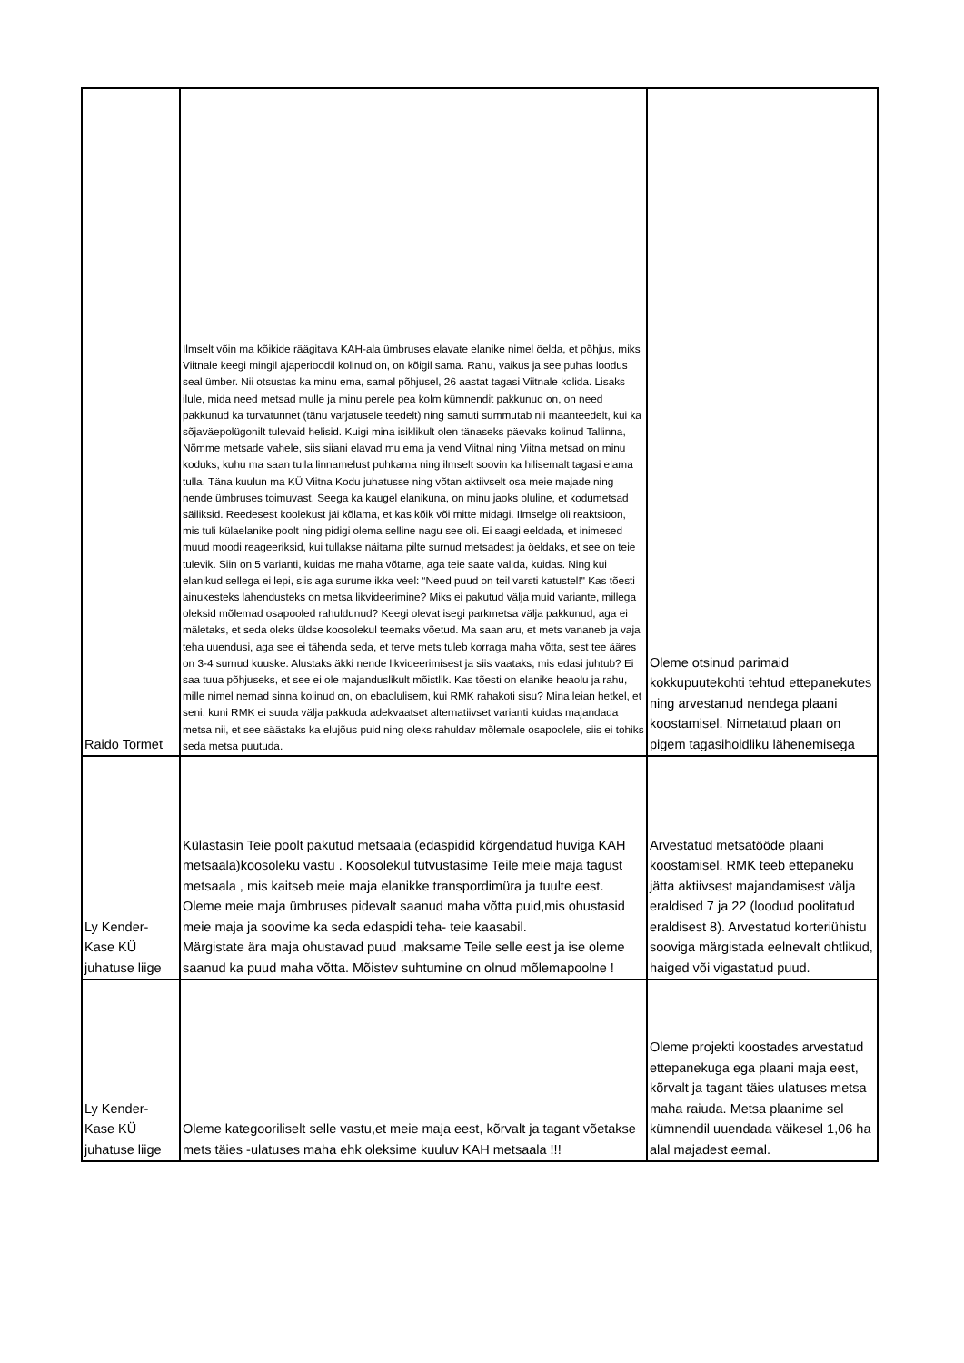| Raido Tormet | Ilmselt võin ma kõikide räägitava KAH-ala ümbruses elavate elanike nimel öelda, et põhjus, miks Viitnale keegi mingil ajaperioodil kolinud on, on kõigil sama. Rahu, vaikus ja see puhas loodus seal ümber. Nii otsustas ka minu ema, samal põhjusel, 26 aastat tagasi Viitnale kolida. Lisaks ilule, mida need metsad mulle ja minu perele pea kolm kümnendit pakkunud on, on need pakkunud ka turvatunnet (tänu varjatusele teedelt) ning samuti summutab nii maanteedelt, kui ka sõjaväepolügonilt tulevaid helisid. Kuigi mina isiklikult olen tänaseks päevaks kolinud Tallinna, Nõmme metsade vahele, siis siiani elavad mu ema ja vend Viitnal ning Viitna metsad on minu koduks, kuhu ma saan tulla linnamelust puhkama ning ilmselt soovin ka hilisemalt tagasi elama tulla. Täna kuulun ma KÜ Viitna Kodu juhatusse ning võtan aktiivselt osa meie majade ning nende ümbruses toimuvast. Seega ka kaugel elanikuna, on minu jaoks oluline, et kodumetsad säiliksid. Reedesest koolekust jäi kõlama, et kas kõik või mitte midagi. Ilmselge oli reaktsioon, mis tuli külaelanike poolt ning pidigi olema selline nagu see oli. Ei saagi eeldada, et inimesed muud moodi reageeriksid, kui tullakse näitama pilte surnud metsadest ja öeldaks, et see on teie tulevik. Siin on 5 varianti, kuidas me maha võtame, aga teie saate valida, kuidas. Ning kui elanikud sellega ei lepi, siis aga surume ikka veel: “Need puud on teil varsti katustel!" Kas tõesti ainukesteks lahendusteks on metsa likvideerimine? Miks ei pakutud välja muid variante, millega oleksid mõlemad osapooled rahuldunud? Keegi olevat isegi parkmetsa välja pakkunud, aga ei mäletaks, et seda oleks üldse koosolekul teemaks võetud. Ma saan aru, et mets vananeb ja vaja teha uuendusi, aga see ei tähenda seda, et terve mets tuleb korraga maha võtta, sest tee ääres on 3-4 surnud kuuske. Alustaks äkki nende likvideerimisest ja siis vaataks, mis edasi juhtub? Ei saa tuua põhjuseks, et see ei ole majanduslikult mõistlik. Kas tõesti on elanike heaolu ja rahu, mille nimel nemad sinna kolinud on, on ebaolulisem, kui RMK rahakoti sisu? Mina leian hetkel, et seni, kuni RMK ei suuda välja pakkuda adekvaatset alternatiivset varianti kuidas majandada metsa nii, et see säästaks ka elujõus puid ning oleks rahuldav mõlemale osapoolele, siis ei tohiks seda metsa puutuda. | Oleme otsinud parimaid kokkupuutekohti tehtud ettepanekutes ning arvestanud nendega plaani koostamisel. Nimetatud plaan on pigem tagasihoidliku lähenemisega |
| Ly Kender-Kase KÜ juhatuse liige | Külastasin Teie poolt pakutud metsaala (edaspidid kõrgendatud huviga KAH metsaala)koosoleku vastu . Koosolekul tutvustasime Teile meie maja tagust metsaala , mis kaitseb meie maja elanikke transpordimüra ja tuulte eest. Oleme meie maja ümbruses pidevalt saanud maha võtta puid,mis ohustasid meie maja ja soovime ka seda edaspidi teha- teie kaasabil. Märgistate ära maja ohustavad puud ,maksame Teile selle eest ja ise oleme saanud ka puud maha võtta. Mõistev suhtumine on olnud mõlemapoolne ! | Arvestatud metsatööde plaani koostamisel. RMK teeb ettepaneku jätta aktiivsest majandamisest välja eraldised 7 ja 22 (loodud poolitatud eraldisest 8). Arvestatud korteriühistu sooviga märgistada eelnevalt ohtlikud, haiged või vigastatud puud. |
| Ly Kender-Kase KÜ juhatuse liige | Oleme kategooriliselt selle vastu,et meie maja eest, kõrvalt ja tagant võetakse mets täies -ulatuses maha ehk oleksime kuuluv KAH metsaala !!! | Oleme projekti koostades arvestatud ettepanekuga ega plaani maja eest, kõrvalt ja tagant täies ulatuses metsa maha raiuda. Metsa plaanime sel kümnendil uuendada väikesel 1,06 ha alal majadest eemal. |